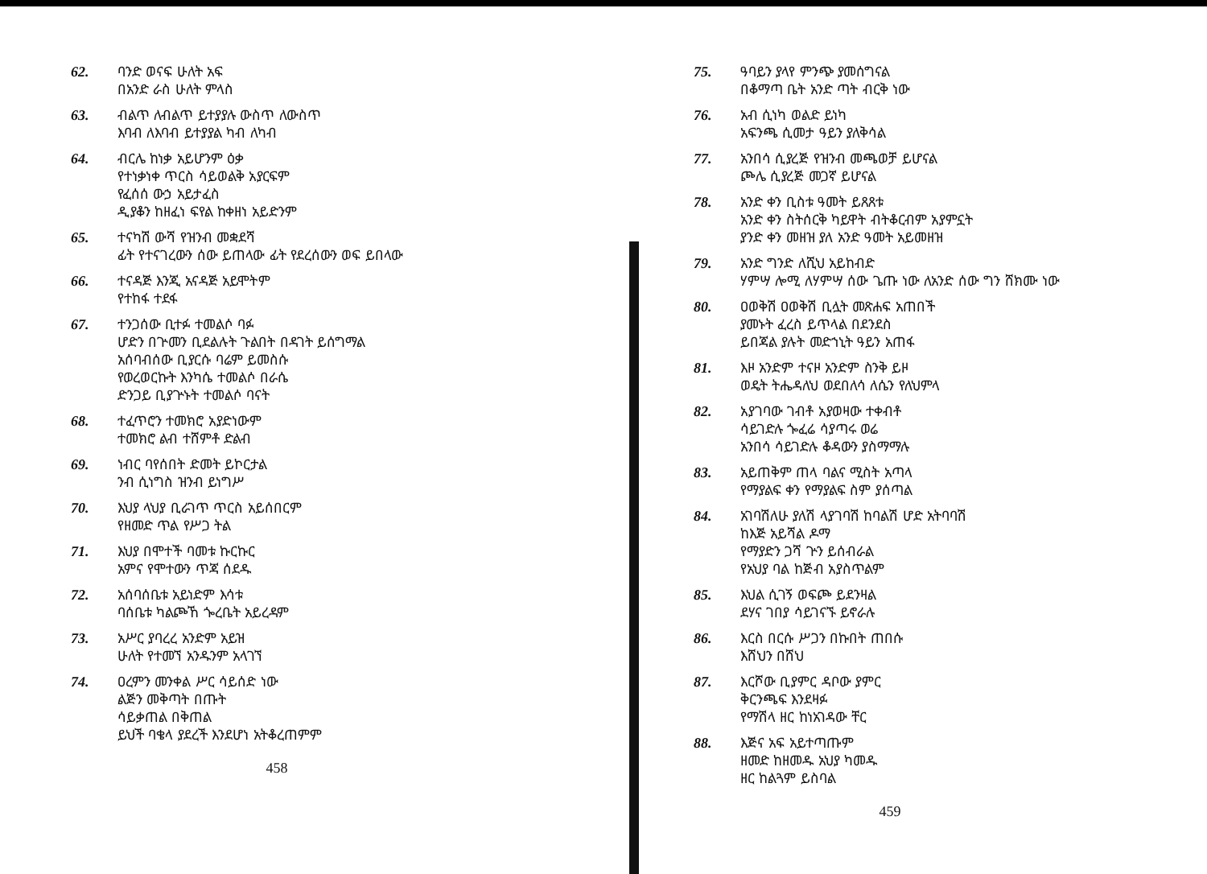62. ባንድ ወናፍ ሁለት አፍ
በአንድ ራስ ሁለት ምላስ
63. ብልጥ ለብልጥ ይተያያሉ ውስጥ ለውስጥ
እባብ ለእባብ ይተያያል ካብ ለካብ
64. ብርሌ ከነቃ አይሆንም ዕቃ
የተነቃነቀ ጥርስ ሳይወልቅ አያርፍም
የፈሰሰ ውኃ አይታፈስ
ዲያቆን ከዘፈነ ፍየል ከቀዘነ አይድንም
65. ተናካሽ ውሻ የዝንብ መቋደሻ
ፊት የተናገረውን ሰው ይጠላው ፊት የደረሰውን ወፍ ይበላው
66. ተናዳጅ እንጂ አናዳጅ አይሞትም
የተከፋ ተደፋ
67. ተንጋሰው ቢተፉ ተመልሶ ባፉ
ሆድን በጕመን ቢደልሉት ጉልበት በዳገት ይሰግማል
አሰባብሰው ቢያርሱ ባሬም ይመስሱ
የወረወርኩት እንካሴ ተመልሶ በራሴ
ድንጋይ ቢያጕኑት ተመልሶ ባናት
68. ተፈጥሮን ተመክሮ አያድነውም
ተመክሮ ልብ ተሸምቶ ድልብ
69. ነብር ባየሰበት ድመት ይኮርታል
ንብ ሲነግስ ዝንብ ይነግሥ
70. እህያ ላህያ ቢራገጥ ጥርስ አይሰበርም
የዘመድ ጥል የሥጋ ትል
71. እህያ በሞተች ባመቱ ኩርኩር
አምና የሞተውን ጥጃ ሰደዱ
72. አሰባሰቤቱ አይነድም እሳቱ
ባሰቤቱ ካልጮኸ ጐረቤት አይረዳም
73. አሥር ያባረረ አንድም አይዝ
ሁለት የተመኘ አንዱንም አላገኘ
74. ዐረምን መንቀል ሥር ሳይሰድ ነው
ልጅን መቅጣት በጡት
ሳይቃጠል በቅጠል
ይህች ባቄላ ያደረች እንደሆነ አትቆረጠምም
458
75. ዓባይን ያላየ ምንጭ ያመሰግናል
በቆማጣ ቤት አንድ ጣት ብርቅ ነው
76. አብ ሲነካ ወልድ ይነካ
አፍንጫ ሲመታ ዓይን ያለቅሳል
77. አንበሳ ሲያረጅ የዝንብ መጫወቻ ይሆናል
ጮሌ ሲያረጅ መጋኛ ይሆናል
78. አንድ ቀን ቢስቱ ዓመት ይጸጸቱ
አንድ ቀን ስትሰርቅ ካይዋት ብትቆርብም አያምኗት
ያንድ ቀን መዘዝ ያለ አንድ ዓመት አይመዘዝ
79. አንድ ግንድ ለሺህ አይከብድ
ሃምሣ ሎሚ ለሃምሣ ሰው ጌጡ ነው ለአንድ ሰው ግን ሸክሙ ነው
80. ዐወቅሽ ዐወቅሽ ቢሏት መጽሐፍ አጠበች
ያመኑት ፈረስ ይጥላል በደንደስ
ይበጃል ያሉት መድኀኒት ዓይን አጠፋ
81. እዞ አንድም ተናዞ አንድም ስንቅ ይዞ
ወዴት ትሔዳለህ ወደበለሳ ለሴን የለህምላ
82. አያገባው ገብቶ አያወዛው ተቀብቶ
ሳይገድሉ ጐፈሬ ሳያጣሩ ወሬ
አንበሳ ሳይገድሉ ቆዳውን ያስማማሉ
83. አይጠቅም ጠላ ባልና ሚስት አጣላ
የማያልፍ ቀን የማያልፍ ስም ያሰጣል
84. አገባሽለሁ ያለሽ ላያገባሽ ከባልሽ ሆድ አትባባሽ
ከእጅ አይሻል ዶማ
የማያድን ጋሻ ጕን ይሰብራል
የአህያ ባል ከጅብ አያስጥልም
85. እህል ሲገኝ ወፍጮ ይደንዛል
ደሃና ገበያ ሳይገናኙ ይኖራሉ
86. እርስ በርሱ ሥጋን በኩበት ጠበሱ
እሸህን በሸህ
87. እርሾው ቢያምር ዳቦው ያምር
ቅርንጫፍ እንደዛፉ
የማሽላ ዘር ከነአገዳው ቸር
88. እጅና አፍ አይተጣጡም
ዘመድ ከዘመዱ አህያ ካመዱ
ዘር ከልጓም ይስባል
459